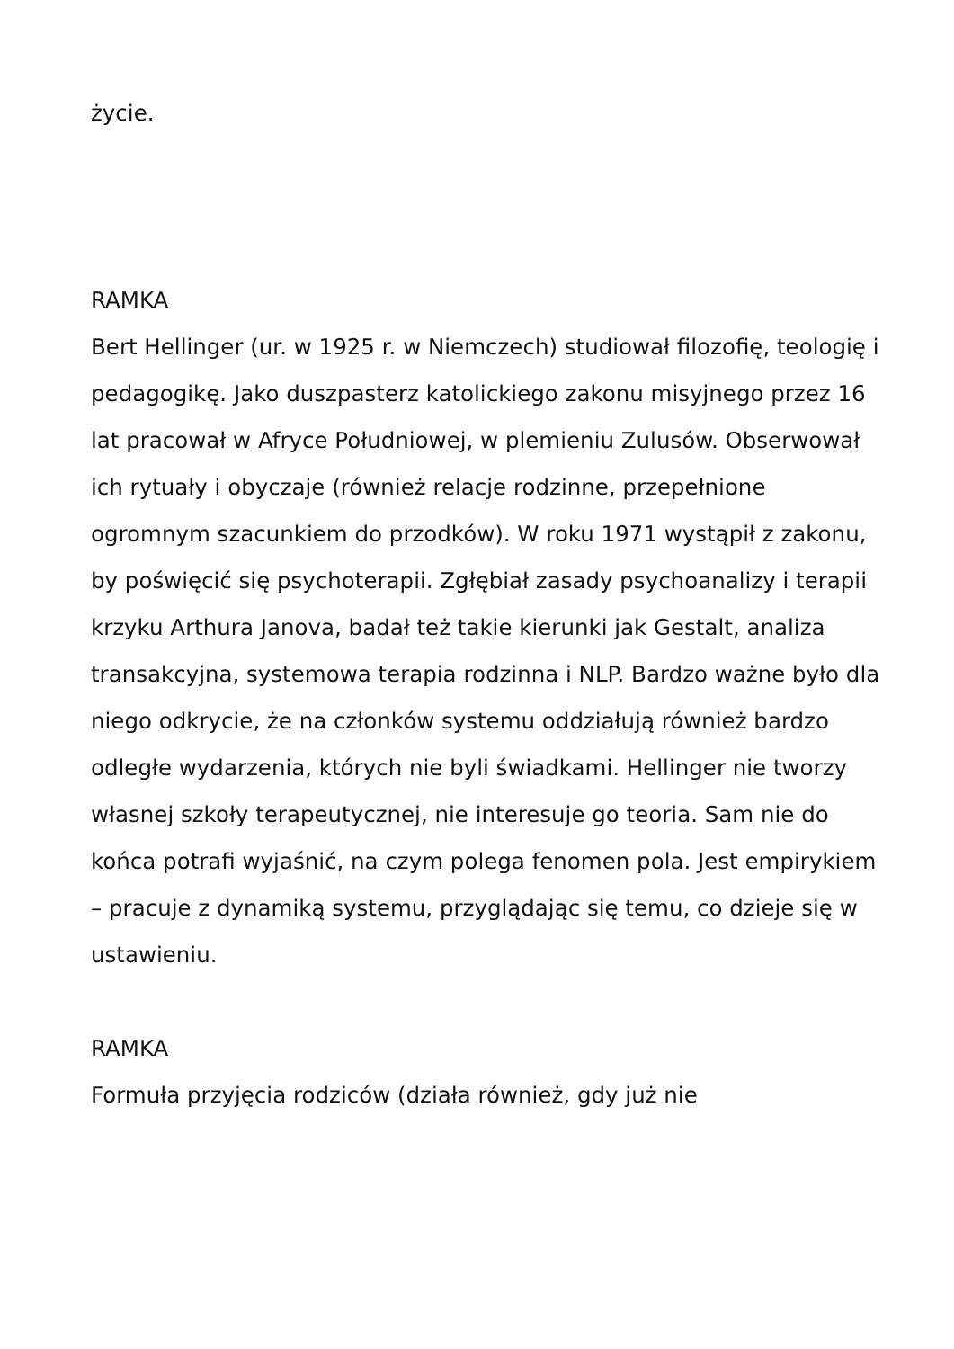życie.
RAMKA
Bert Hellinger (ur. w 1925 r. w Niemczech) studiował filozofię, teologię i pedagogikę. Jako duszpasterz katolickiego zakonu misyjnego przez 16 lat pracował w Afryce Południowej, w plemieniu Zulusów. Obserwował ich rytuały i obyczaje (również relacje rodzinne, przepełnione ogromnym szacunkiem do przodków). W roku 1971 wystąpił z zakonu, by poświęcić się psychoterapii. Zgłębiał zasady psychoanalizy i terapii krzyku Arthura Janova, badał też takie kierunki jak Gestalt, analiza transakcyjna, systemowa terapia rodzinna i NLP. Bardzo ważne było dla niego odkrycie, że na członków systemu oddziałują również bardzo odległe wydarzenia, których nie byli świadkami. Hellinger nie tworzy własnej szkoły terapeutycznej, nie interesuje go teoria. Sam nie do końca potrafi wyjaśnić, na czym polega fenomen pola. Jest empirykiem – pracuje z dynamiką systemu, przyglądając się temu, co dzieje się w ustawieniu.
RAMKA
Formuła przyjęcia rodziców (działa również, gdy już nie